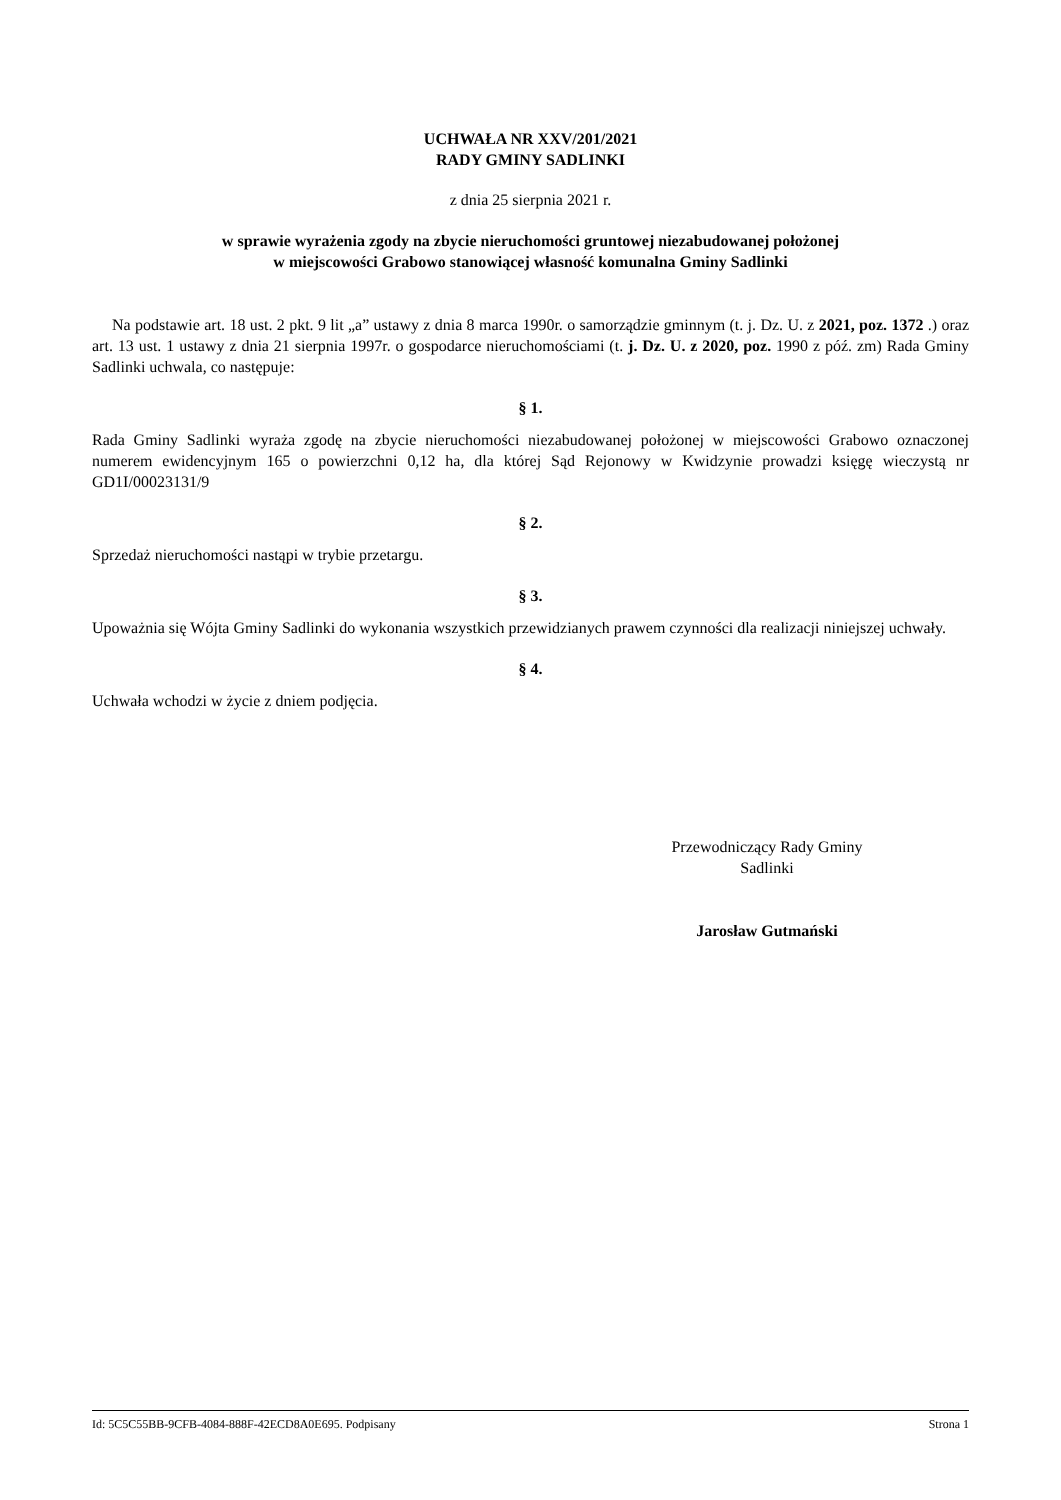UCHWAŁA NR XXV/201/2021
RADY GMINY SADLINKI
z dnia 25 sierpnia 2021 r.
w sprawie wyrażenia zgody na zbycie nieruchomości gruntowej niezabudowanej położonej
w miejscowości Grabowo stanowiącej własność komunalna Gminy Sadlinki
Na podstawie art. 18 ust. 2 pkt. 9 lit „a” ustawy z dnia 8 marca 1990r. o samorządzie gminnym (t. j. Dz. U. z 2021, poz. 1372 .) oraz art. 13 ust. 1 ustawy z dnia 21 sierpnia 1997r. o gospodarce nieruchomościami (t. j. Dz. U. z 2020, poz. 1990 z póź. zm) Rada Gminy Sadlinki uchwala, co następuje:
§ 1.
Rada Gminy Sadlinki wyraża zgodę na zbycie nieruchomości niezabudowanej położonej w miejscowości Grabowo oznaczonej numerem ewidencyjnym 165 o powierzchni 0,12 ha, dla której Sąd Rejonowy w Kwidzynie prowadzi księgę wieczystą nr GD1I/00023131/9
§ 2.
Sprzedaż nieruchomości nastąpi w trybie przetargu.
§ 3.
Upoważnia się Wójta Gminy Sadlinki do wykonania wszystkich przewidzianych prawem czynności dla realizacji niniejszej uchwały.
§ 4.
Uchwała wchodzi w życie z dniem podjęcia.
Przewodniczący Rady Gminy
Sadlinki
Jarosław Gutmański
Id: 5C5C55BB-9CFB-4084-888F-42ECD8A0E695. Podpisany Strona 1